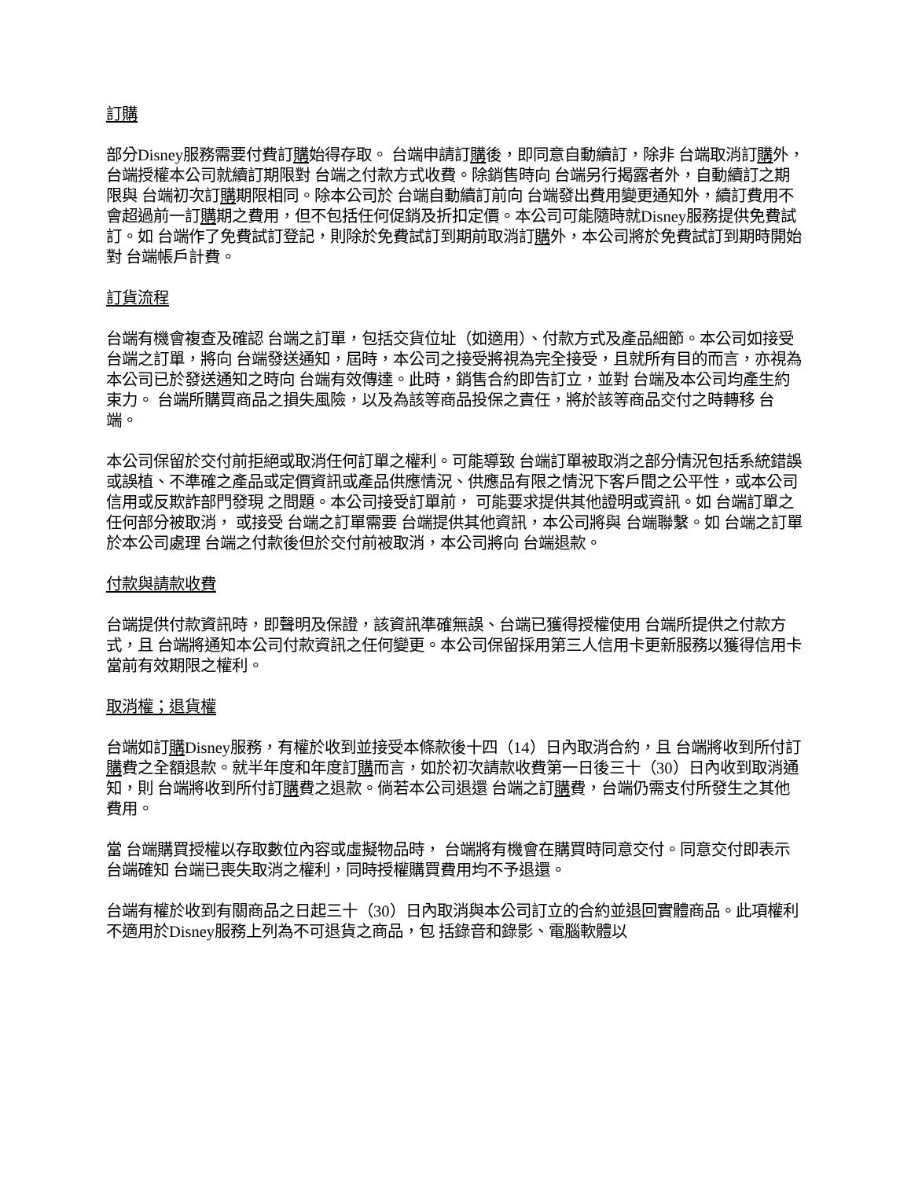訂購
部分Disney服務需要付費訂購始得存取。 台端申請訂購後，即同意自動續訂，除非 台端取消訂購外， 台端授權本公司就續訂期限對 台端之付款方式收費。除銷售時向 台端另行揭露者外，自動續訂之期限與 台端初次訂購期限相同。除本公司於 台端自動續訂前向 台端發出費用變更通知外，續訂費用不會超過前一訂購期之費用，但不包括任何促銷及折扣定價。本公司可能隨時就Disney服務提供免費試訂。如 台端作了免費試訂登記，則除於免費試訂到期前取消訂購外，本公司將於免費試訂到期時開始對 台端帳戶計費。
訂貨流程
台端有機會複查及確認 台端之訂單，包括交貨位址（如適用）、付款方式及產品細節。本公司如接受 台端之訂單，將向 台端發送通知，屆時，本公司之接受將視為完全接受，且就所有目的而言，亦視為本公司已於發送通知之時向 台端有效傳達。此時，銷售合約即告訂立，並對 台端及本公司均產生約束力。 台端所購買商品之損失風險，以及為該等商品投保之責任，將於該等商品交付之時轉移 台端。
本公司保留於交付前拒絕或取消任何訂單之權利。可能導致 台端訂單被取消之部分情況包括系統錯誤或誤植、不準確之產品或定價資訊或產品供應情況、供應品有限之情況下客戶間之公平性，或本公司信用或反欺詐部門發現 之問題。本公司接受訂單前， 可能要求提供其他證明或資訊。如 台端訂單之任何部分被取消， 或接受 台端之訂單需要 台端提供其他資訊，本公司將與 台端聯繫。如 台端之訂單於本公司處理 台端之付款後但於交付前被取消，本公司將向 台端退款。
付款與請款收費
台端提供付款資訊時，即聲明及保證，該資訊準確無誤、台端已獲得授權使用 台端所提供之付款方式，且 台端將通知本公司付款資訊之任何變更。本公司保留採用第三人信用卡更新服務以獲得信用卡當前有效期限之權利。
取消權；退貨權
台端如訂購Disney服務，有權於收到並接受本條款後十四（14）日內取消合約，且 台端將收到所付訂購費之全額退款。就半年度和年度訂購而言，如於初次請款收費第一日後三十（30）日內收到取消通知，則 台端將收到所付訂購費之退款。倘若本公司退還 台端之訂購費，台端仍需支付所發生之其他費用。
當 台端購買授權以存取數位內容或虛擬物品時， 台端將有機會在購買時同意交付。同意交付即表示 台端確知 台端已喪失取消之權利，同時授權購買費用均不予退還。
台端有權於收到有關商品之日起三十（30）日內取消與本公司訂立的合約並退回實體商品。此項權利不適用於Disney服務上列為不可退貨之商品，包 括錄音和錄影、電腦軟體以